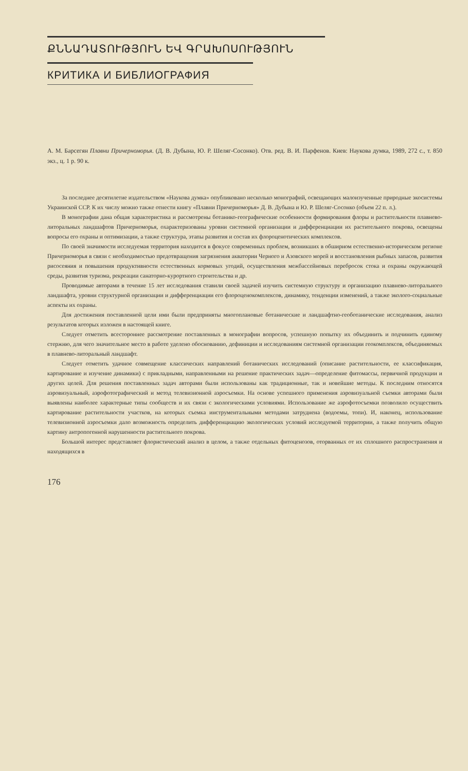ՔՆՆԱԴԱՏՈՒԹՅՈՒՆ ԵՎ ԳՐԱԽՈՍՈՒԹՅՈՒՆ
КРИТИКА И БИБЛИОГРАФИЯ
А. М. Барсегян Плавни Причерноморья. (Д. В. Дубына, Ю. Р. Шеляг-Сосонко). Отв. ред. В. И. Парфенов. Киев: Наукова думка, 1989, 272 с., т. 850 экз., ц. 1 р. 90 к.
За последнее десятилетие издательством «Наукова думка» опубликовано несколько монографий, освещающих малоизученные природные экосистемы Украинской ССР. К их числу можно также отнести книгу «Плавни Причерноморья» Д. В. Дубына и Ю. Р. Шеляг-Сосонко (объем 22 п. л.).
В монографии дана общая характеристика и рассмотрены ботанико-географические особенности формирования флоры и растительности плавнево-литоральных ландшафтов Причерноморья, охарактеризованы уровни системной организации и дифференциации их растительного покрова, освещены вопросы его охраны и оптимизации, а также структура, этапы развития и состав их флороценотических комплексов.
По своей значимости исследуемая территория находится в фокусе современных проблем, возникших в обширном естественно-историческом регионе Причерноморья в связи с необходимостью предотвращения загрязнения акватории Черного и Азовского морей и восстановления рыбных запасов, развития рисосеяния и повышения продуктивности естественных кормовых угодий, осуществления межбассейновых перебросок стока и охраны окружающей среды, развития туризма, рекреации санаторно-курортного строительства и др.
Проводимые авторами в течение 15 лет исследования ставили своей задачей изучить системную структуру и организацию плавнево-литорального ландшафта, уровни структурной организации и дифференциации его флороценокомплексов, динамику, тенденции изменений, а также эколого-социальные аспекты их охраны.
Для достижения поставленной цели ими были предприняты многоплановые ботанические и ландшафтно-геоботанические исследования, анализ результатов которых изложен в настоящей книге.
Следует отметить всестороннее рассмотрение поставленных в монографии вопросов, успешную попытку их объединить и подчинить единому стержню, для чего значительное место в работе уделено обоснованию, дефиниции и исследованиям системной организации геокомплексов, объединяемых в плавнево-литоральный ландшафт.
Следует отметить удачное совмещение классических направлений ботанических исследований (описание растительности, ее классификация, картирование и изучение динамики) с прикладными, направленными на решение практических задач—определение фитомассы, первичной продукции и других целей. Для решения поставленных задач авторами были использованы как традиционные, так и новейшие методы. К последним относятся аэровизуальный, аэрофотографический и метод телевизионной аэросъемки. На основе успешного применения аэровизуальной съемки авторами были выявлены наиболее характерные типы сообществ и их связи с экологическими условиями. Использование же аэрофотосъемки позволило осуществить картирование растительности участков, на которых съемка инструментальными методами затруднена (водоемы, топи). И, наконец, использование телевизионной аэросъемки дало возможность определить дифференциацию экологических условий исследуемой территории, а также получить общую картину антропогенной нарушенности растительного покрова.
Большой интерес представляет флористический анализ в целом, а также отдельных фитоценозов, оторванных от их сплошного распространения и находящихся в
176